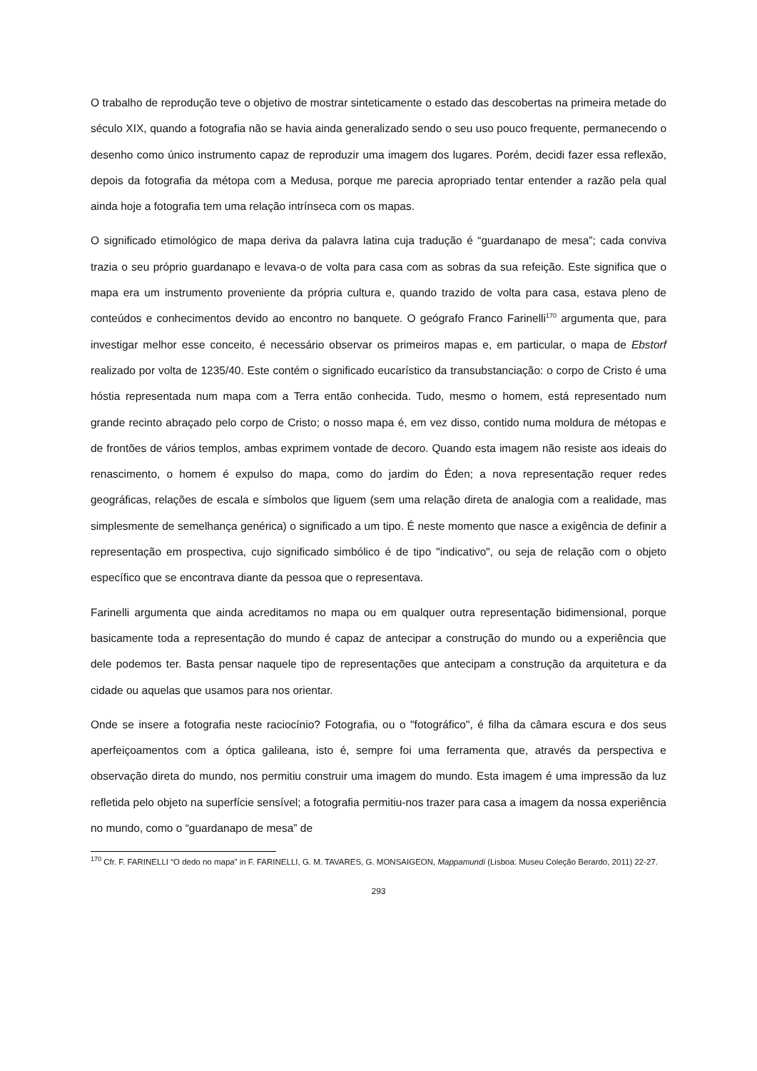O trabalho de reprodução teve o objetivo de mostrar sinteticamente o estado das descobertas na primeira metade do século XIX, quando a fotografia não se havia ainda generalizado sendo o seu uso pouco frequente, permanecendo o desenho como único instrumento capaz de reproduzir uma imagem dos lugares. Porém, decidi fazer essa reflexão, depois da fotografia da métopa com a Medusa, porque me parecia apropriado tentar entender a razão pela qual ainda hoje a fotografia tem uma relação intrínseca com os mapas.
O significado etimológico de mapa deriva da palavra latina cuja tradução é “guardanapo de mesa”; cada conviva trazia o seu próprio guardanapo e levava-o de volta para casa com as sobras da sua refeição. Este significa que o mapa era um instrumento proveniente da própria cultura e, quando trazido de volta para casa, estava pleno de conteúdos e conhecimentos devido ao encontro no banquete. O geógrafo Franco Farinelli<sup>170</sup> argumenta que, para investigar melhor esse conceito, é necessário observar os primeiros mapas e, em particular, o mapa de Ebstorf realizado por volta de 1235/40. Este contém o significado eucarístico da transubstanciação: o corpo de Cristo é uma hóstia representada num mapa com a Terra então conhecida. Tudo, mesmo o homem, está representado num grande recinto abraçado pelo corpo de Cristo; o nosso mapa é, em vez disso, contido numa moldura de métopas e de frontões de vários templos, ambas exprimem vontade de decoro. Quando esta imagem não resiste aos ideais do renascimento, o homem é expulso do mapa, como do jardim do Éden; a nova representação requer redes geográficas, relações de escala e símbolos que liguem (sem uma relação direta de analogia com a realidade, mas simplesmente de semelhança genérica) o significado a um tipo. É neste momento que nasce a exigência de definir a representação em prospectiva, cujo significado simbólico é de tipo "indicativo", ou seja de relação com o objeto específico que se encontrava diante da pessoa que o representava.
Farinelli argumenta que ainda acreditamos no mapa ou em qualquer outra representação bidimensional, porque basicamente toda a representação do mundo é capaz de antecipar a construção do mundo ou a experiência que dele podemos ter. Basta pensar naquele tipo de representações que antecipam a construção da arquitetura e da cidade ou aquelas que usamos para nos orientar.
Onde se insere a fotografia neste raciocínio? Fotografia, ou o "fotográfico", é filha da câmara escura e dos seus aperfeiçoamentos com a óptica galileana, isto é, sempre foi uma ferramenta que, através da perspectiva e observação direta do mundo, nos permitiu construir uma imagem do mundo. Esta imagem é uma impressão da luz refletida pelo objeto na superfície sensível; a fotografia permitiu-nos trazer para casa a imagem da nossa experiência no mundo, como o “guardanapo de mesa” de
<sup>170</sup> Cfr. F. FARINELLI “O dedo no mapa” in F. FARINELLI, G. M. TAVARES, G. MONSAIGEON, Mappamundi (Lisboa: Museu Coleção Berardo, 2011) 22-27.
293